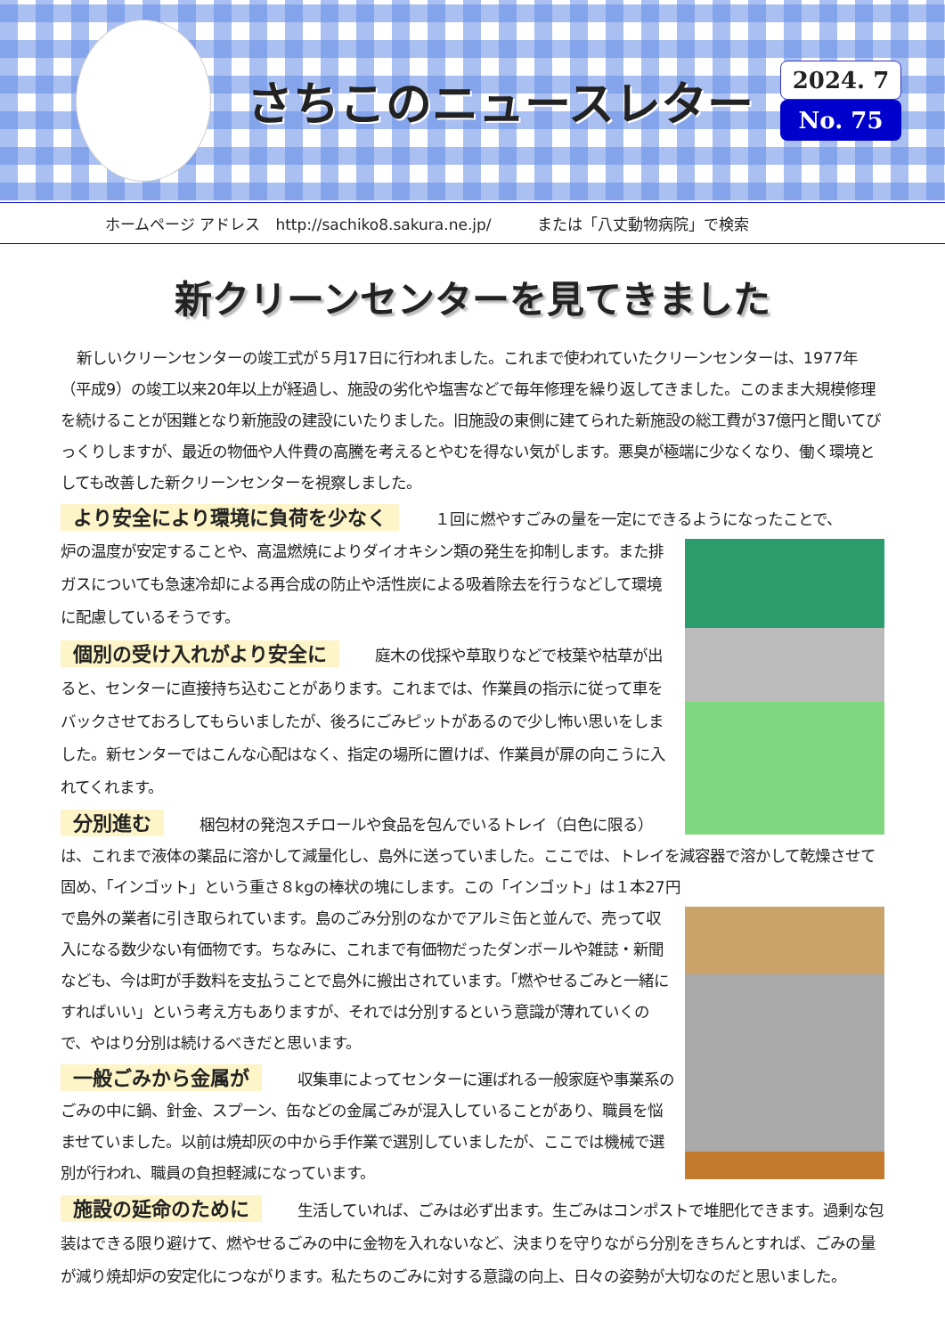さちこのニュースレター
2024. 7
No. 75
ホームページ アドレス　http://sachiko8.sakura.ne.jp/　　　または「八丈動物病院」で検索
新クリーンセンターを見てきました
新しいクリーンセンターの竣工式が５月17日に行われました。これまで使われていたクリーンセンターは、1977年（平成9）の竣工以来20年以上が経過し、施設の劣化や塩害などで毎年修理を繰り返してきました。このまま大規模修理を続けることが困難となり新施設の建設にいたりました。旧施設の東側に建てられた新施設の総工費が37億円と聞いてびっくりしますが、最近の物価や人件費の高騰を考えるとやむを得ない気がします。悪臭が極端に少なくなり、働く環境としても改善した新クリーンセンターを視察しました。
より安全により環境に負荷を少なく １回に燃やすごみの量を一定にできるようになったことで、
炉の温度が安定することや、高温燃焼によりダイオキシン類の発生を抑制します。また排ガスについても急速冷却による再合成の防止や活性炭による吸着除去を行うなどして環境に配慮しているそうです。
個別の受け入れがより安全に 庭木の伐採や草取りなどで枝葉や枯草が出ると、センターに直接持ち込むことがあります。これまでは、作業員の指示に従って車をバックさせておろしてもらいましたが、後ろにごみピットがあるので少し怖い思いをしました。新センターではこんな心配はなく、指定の場所に置けば、作業員が扉の向こうに入れてくれます。
分別進む 梱包材の発泡スチロールや食品を包んでいるトレイ（白色に限る）は、これまで液体の薬品に溶かして減量化し、島外に送っていました。ここでは、トレイを減容器で溶かして乾燥させて固め、「インゴット」という重さ８kgの棒状の塊にします。この「インゴット」は１本27円
で島外の業者に引き取られています。島のごみ分別のなかでアルミ缶と並んで、売って収入になる数少ない有価物です。ちなみに、これまで有価物だったダンボールや雑誌・新聞なども、今は町が手数料を支払うことで島外に搬出されています。「燃やせるごみと一緒にすればいい」という考え方もありますが、それでは分別するという意識が薄れていくので、やはり分別は続けるべきだと思います。
一般ごみから金属が 収集車によってセンターに運ばれる一般家庭や事業系のごみの中に鍋、針金、スプーン、缶などの金属ごみが混入していることがあり、職員を悩ませていました。以前は焼却灰の中から手作業で選別していましたが、ここでは機械で選別が行われ、職員の負担軽減になっています。
施設の延命のために 生活していれば、ごみは必ず出ます。生ごみはコンポストで堆肥化できます。過剰な包装はできる限り避けて、燃やせるごみの中に金物を入れないなど、決まりを守りながら分別をきちんとすれば、ごみの量が減り焼却炉の安定化につながります。私たちのごみに対する意識の向上、日々の姿勢が大切なのだと思いました。